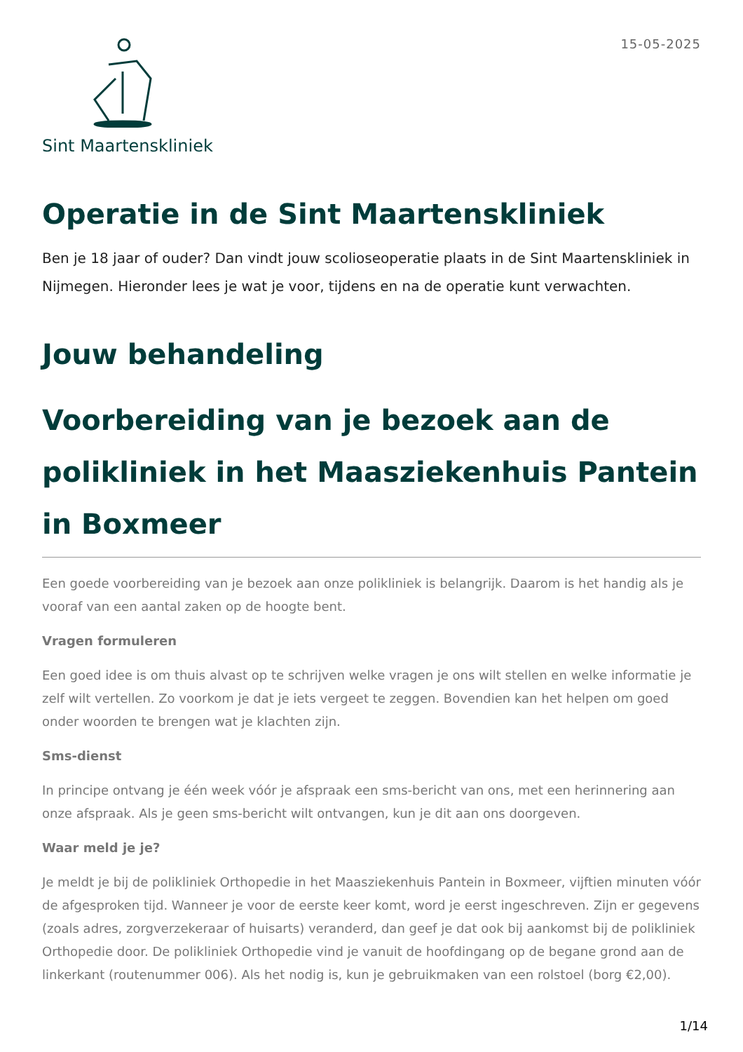Sint Maartenskliniek
15-05-2025
Operatie in de Sint Maartenskliniek
Ben je 18 jaar of ouder? Dan vindt jouw scolioseoperatie plaats in de Sint Maartenskliniek in Nijmegen. Hieronder lees je wat je voor, tijdens en na de operatie kunt verwachten.
Jouw behandeling
Voorbereiding van je bezoek aan de polikliniek in het Maasziekenhuis Pantein in Boxmeer
Een goede voorbereiding van je bezoek aan onze polikliniek is belangrijk. Daarom is het handig als je vooraf van een aantal zaken op de hoogte bent.
Vragen formuleren
Een goed idee is om thuis alvast op te schrijven welke vragen je ons wilt stellen en welke informatie je zelf wilt vertellen. Zo voorkom je dat je iets vergeet te zeggen. Bovendien kan het helpen om goed onder woorden te brengen wat je klachten zijn.
Sms-dienst
In principe ontvang je één week vóór je afspraak een sms-bericht van ons, met een herinnering aan onze afspraak. Als je geen sms-bericht wilt ontvangen, kun je dit aan ons doorgeven.
Waar meld je je?
Je meldt je bij de polikliniek Orthopedie in het Maasziekenhuis Pantein in Boxmeer, vijftien minuten vóór de afgesproken tijd. Wanneer je voor de eerste keer komt, word je eerst ingeschreven. Zijn er gegevens (zoals adres, zorgverzekeraar of huisarts) veranderd, dan geef je dat ook bij aankomst bij de polikliniek Orthopedie door. De polikliniek Orthopedie vind je vanuit de hoofdingang op de begane grond aan de linkerkant (routenummer 006). Als het nodig is, kun je gebruikmaken van een rolstoel (borg €2,00).
1/14